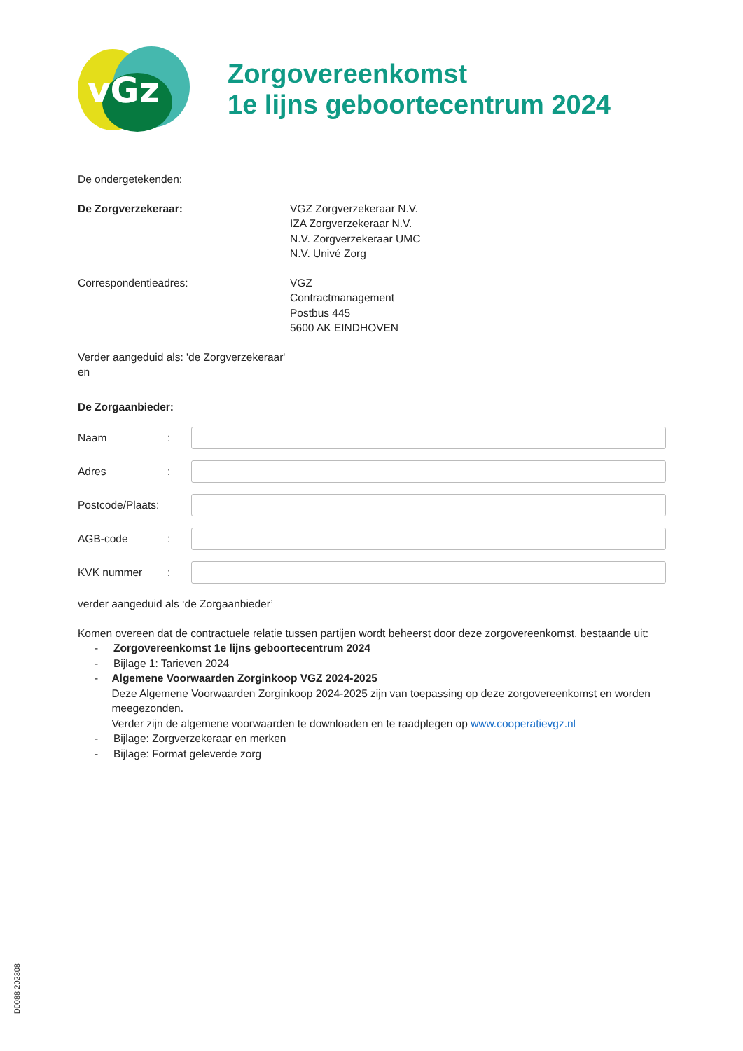vGz
Zorgovereenkomst
1e lijns geboortecentrum 2024
De ondergetekenden:
De Zorgverzekeraar: VGZ Zorgverzekeraar N.V.
IZA Zorgverzekeraar N.V.
N.V. Zorgverzekeraar UMC
N.V. Univé Zorg
Correspondentieadres: VGZ
Contractmanagement
Postbus 445
5600 AK EINDHOVEN
Verder aangeduid als: 'de Zorgverzekeraar'
en
De Zorgaanbieder:
Naam :
Adres :
Postcode/Plaats:
AGB-code :
KVK nummer :
verder aangeduid als ‘de Zorgaanbieder’
Komen overeen dat de contractuele relatie tussen partijen wordt beheerst door deze zorgovereenkomst, bestaande uit:
- Zorgovereenkomst 1e lijns geboortecentrum 2024
- Bijlage 1: Tarieven 2024
- Algemene Voorwaarden Zorginkoop VGZ 2024-2025
Deze Algemene Voorwaarden Zorginkoop 2024-2025 zijn van toepassing op deze zorgovereenkomst en worden meegezonden.
Verder zijn de algemene voorwaarden te downloaden en te raadplegen op www.cooperatievgz.nl
- Bijlage: Zorgverzekeraar en merken
- Bijlage: Format geleverde zorg
D0088 202308